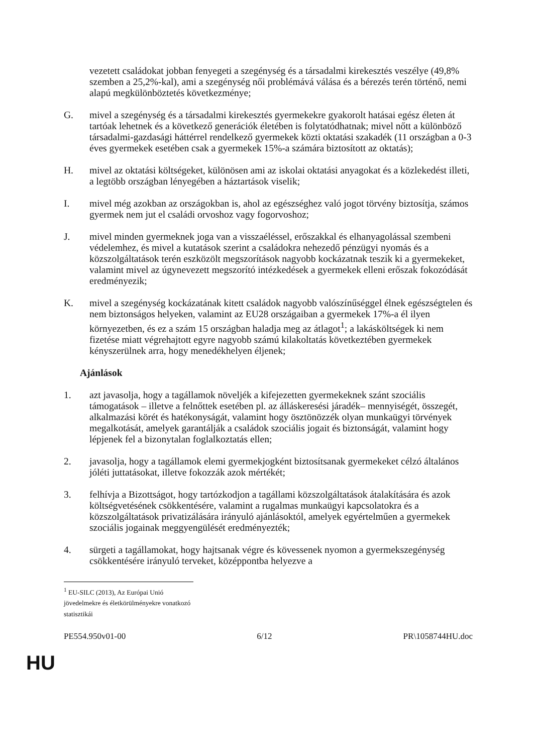vezetett családokat jobban fenyegeti a szegénység és a társadalmi kirekesztés veszélye (49,8% szemben a 25,2%-kal), ami a szegénység női problémává válása és a bérezés terén történő, nemi alapú megkülönböztetés következménye;
G. mivel a szegénység és a társadalmi kirekesztés gyermekekre gyakorolt hatásai egész életen át tartóak lehetnek és a következő generációk életében is folytatódhatnak; mivel nőtt a különböző társadalmi-gazdasági háttérrel rendelkező gyermekek közti oktatási szakadék (11 országban a 0-3 éves gyermekek esetében csak a gyermekek 15%-a számára biztosított az oktatás);
H. mivel az oktatási költségeket, különösen ami az iskolai oktatási anyagokat és a közlekedést illeti, a legtöbb országban lényegében a háztartások viselik;
I. mivel még azokban az országokban is, ahol az egészséghez való jogot törvény biztosítja, számos gyermek nem jut el családi orvoshoz vagy fogorvoshoz;
J. mivel minden gyermeknek joga van a visszaéléssel, erőszakkal és elhanyagolással szembeni védelemhez, és mivel a kutatások szerint a családokra nehezedő pénzügyi nyomás és a közszolgáltatások terén eszközölt megszorítások nagyobb kockázatnak teszik ki a gyermekeket, valamint mivel az úgynevezett megszorító intézkedések a gyermekek elleni erőszak fokozódását eredményezik;
K. mivel a szegénység kockázatának kitett családok nagyobb valószínűséggel élnek egészségtelen és nem biztonságos helyeken, valamint az EU28 országaiban a gyermekek 17%-a él ilyen környezetben, és ez a szám 15 országban haladja meg az átlagot<sup>1</sup>; a lakásköltségek ki nem fizetése miatt végrehajtott egyre nagyobb számú kilakoltatás következtében gyermekek kényszerülnek arra, hogy menedékhelyen éljenek;
Ajánlások
1. azt javasolja, hogy a tagállamok növeljék a kifejezetten gyermekeknek szánt szociális támogatások – illetve a felnőttek esetében pl. az álláskeresési járadék– mennyiségét, összegét, alkalmazási körét és hatékonyságát, valamint hogy ösztönözzék olyan munkaügyi törvények megalkotását, amelyek garantálják a családok szociális jogait és biztonságát, valamint hogy lépjenek fel a bizonytalan foglalkoztatás ellen;
2. javasolja, hogy a tagállamok elemi gyermekjogként biztosítsanak gyermekeket célzó általános jóléti juttatásokat, illetve fokozzák azok mértékét;
3. felhívja a Bizottságot, hogy tartózkodjon a tagállami közszolgáltatások átalakítására és azok költségvetésének csökkentésére, valamint a rugalmas munkaügyi kapcsolatokra és a közszolgáltatások privatizálására irányuló ajánlásoktól, amelyek egyértelműen a gyermekek szociális jogainak meggyengülését eredményezték;
4. sürgeti a tagállamokat, hogy hajtsanak végre és kövessenek nyomon a gyermekszegénység csökkentésére irányuló terveket, középpontba helyezve a
<sup>1</sup> EU-SILC (2013), Az Európai Unió jövedelmekre és életkörülményekre vonatkozó statisztikái
PE554.950v01-00 6/12 PR\1058744HU.doc
HU